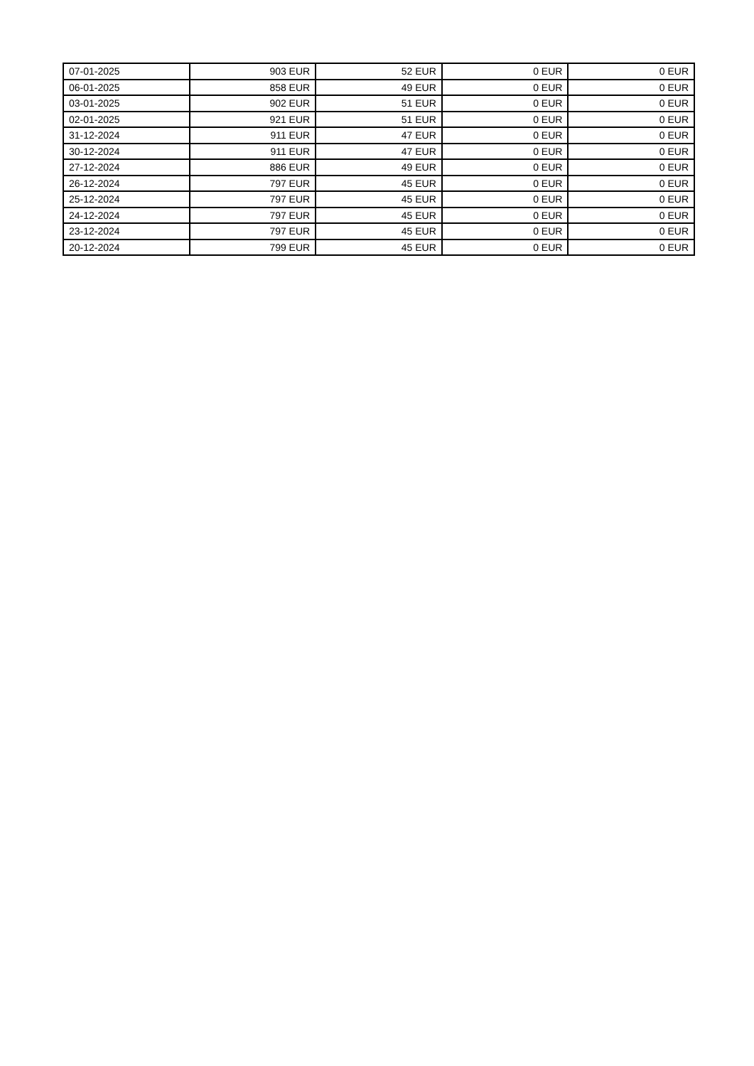| 07-01-2025 | 903 EUR | 52 EUR | 0 EUR | 0 EUR |
| 06-01-2025 | 858 EUR | 49 EUR | 0 EUR | 0 EUR |
| 03-01-2025 | 902 EUR | 51 EUR | 0 EUR | 0 EUR |
| 02-01-2025 | 921 EUR | 51 EUR | 0 EUR | 0 EUR |
| 31-12-2024 | 911 EUR | 47 EUR | 0 EUR | 0 EUR |
| 30-12-2024 | 911 EUR | 47 EUR | 0 EUR | 0 EUR |
| 27-12-2024 | 886 EUR | 49 EUR | 0 EUR | 0 EUR |
| 26-12-2024 | 797 EUR | 45 EUR | 0 EUR | 0 EUR |
| 25-12-2024 | 797 EUR | 45 EUR | 0 EUR | 0 EUR |
| 24-12-2024 | 797 EUR | 45 EUR | 0 EUR | 0 EUR |
| 23-12-2024 | 797 EUR | 45 EUR | 0 EUR | 0 EUR |
| 20-12-2024 | 799 EUR | 45 EUR | 0 EUR | 0 EUR |